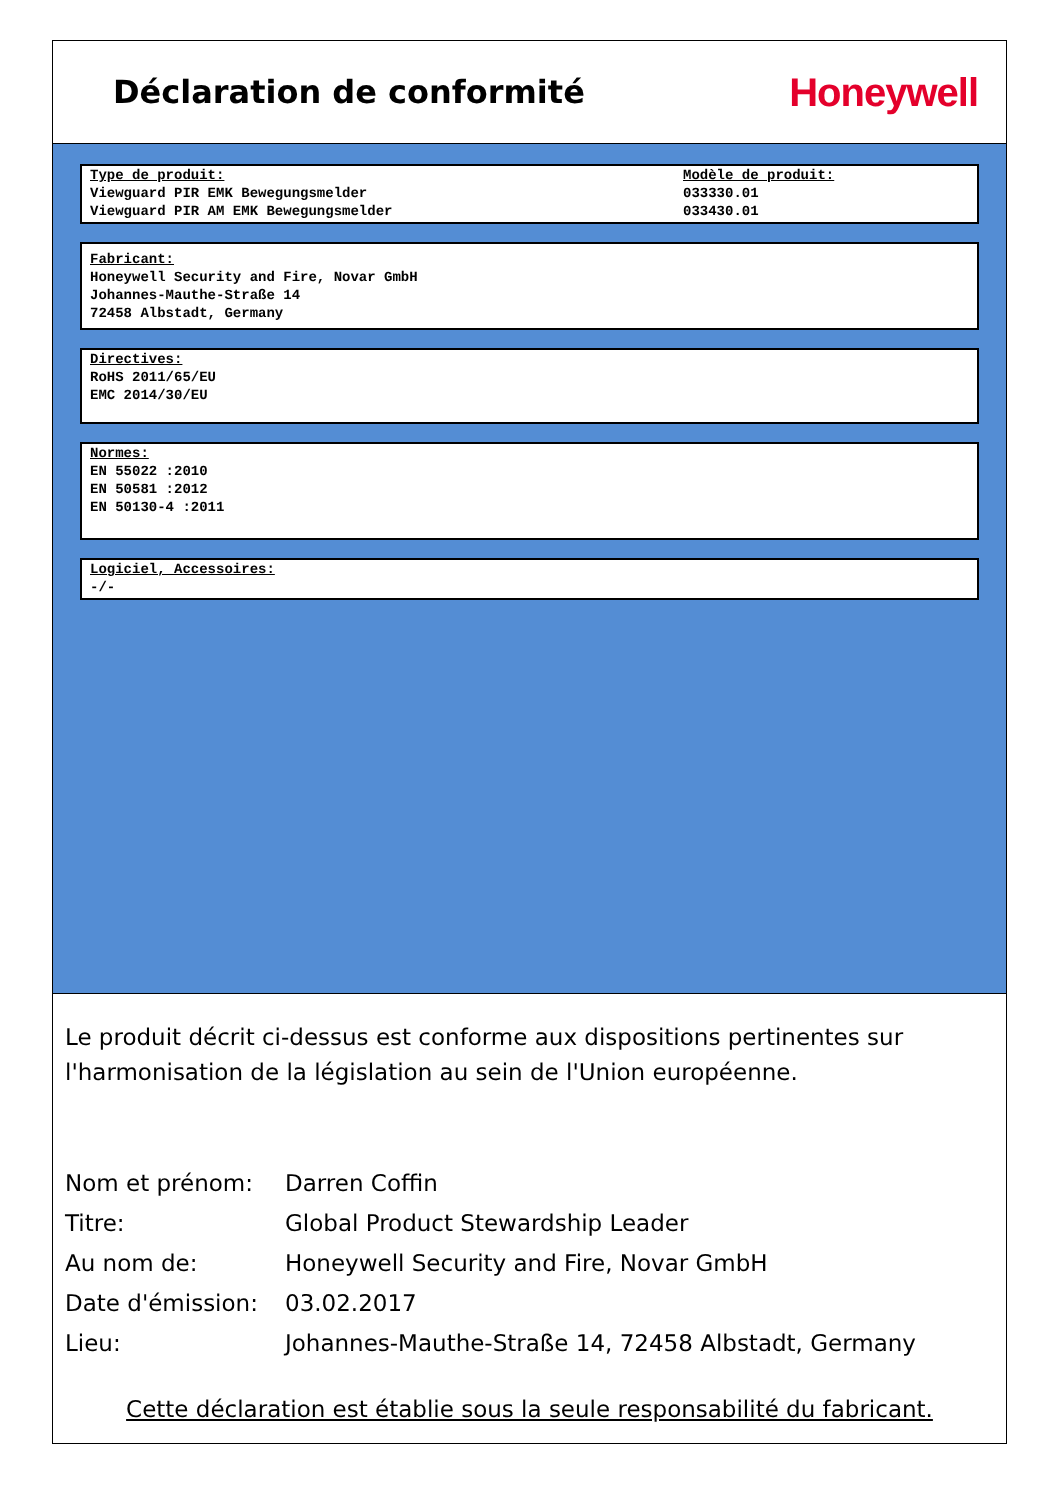Déclaration de conformité
Honeywell
Type de produit:
Viewguard PIR EMK Bewegungsmelder
Viewguard PIR AM EMK Bewegungsmelder
Modèle de produit:
033330.01
033430.01
Fabricant:
Honeywell Security and Fire, Novar GmbH
Johannes-Mauthe-Straße 14
72458 Albstadt, Germany
Directives:
RoHS 2011/65/EU
EMC 2014/30/EU
Normes:
EN 55022 :2010
EN 50581 :2012
EN 50130-4 :2011
Logiciel, Accessoires:
-/-
Le produit décrit ci-dessus est conforme aux dispositions pertinentes sur l'harmonisation de la législation au sein de l'Union européenne.
Nom et prénom: Darren Coffin
Titre: Global Product Stewardship Leader
Au nom de: Honeywell Security and Fire, Novar GmbH
Date d'émission: 03.02.2017
Lieu: Johannes-Mauthe-Straße 14, 72458 Albstadt, Germany
Cette déclaration est établie sous la seule responsabilité du fabricant.